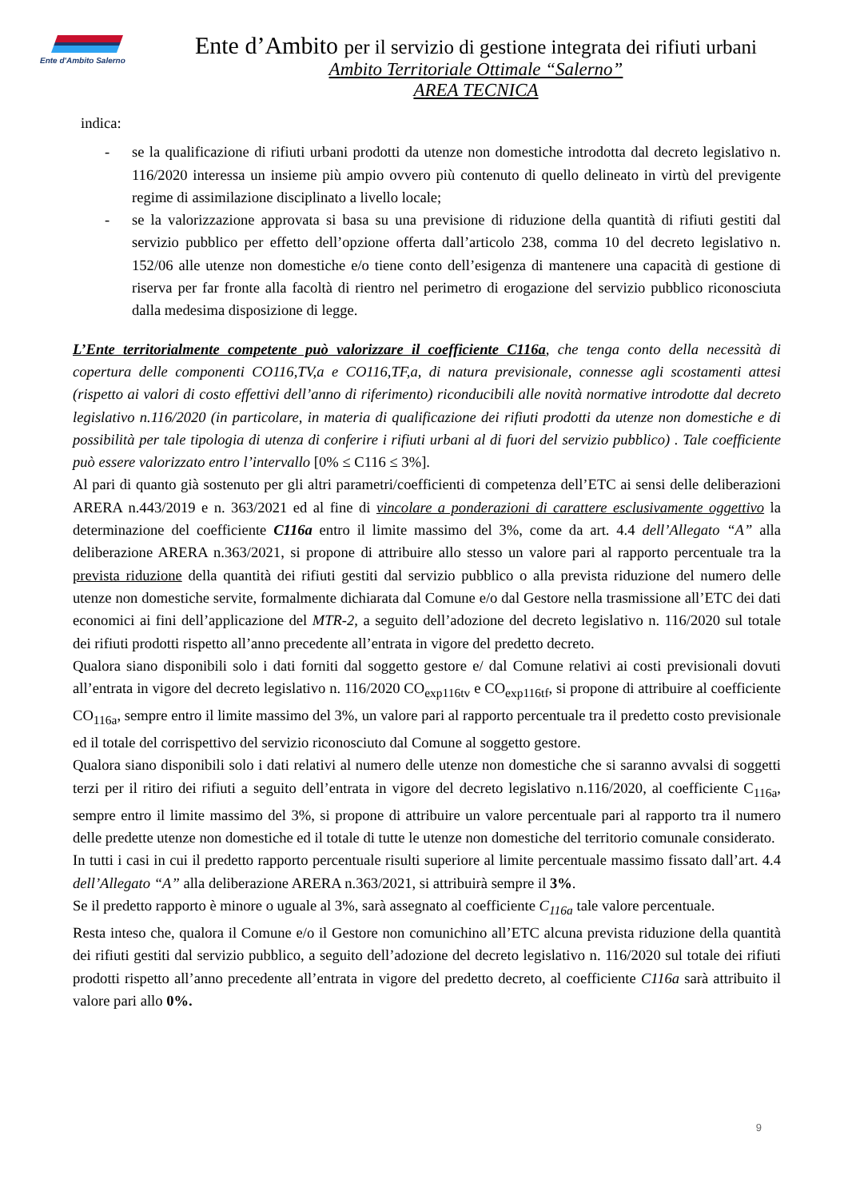Ente d'Ambito Salerno
Ente d’Ambito per il servizio di gestione integrata dei rifiuti urbani
Ambito Territoriale Ottimale “Salerno”
AREA TECNICA
indica:
- se la qualificazione di rifiuti urbani prodotti da utenze non domestiche introdotta dal decreto legislativo n. 116/2020 interessa un insieme più ampio ovvero più contenuto di quello delineato in virtù del previgente regime di assimilazione disciplinato a livello locale;
- se la valorizzazione approvata si basa su una previsione di riduzione della quantità di rifiuti gestiti dal servizio pubblico per effetto dell’opzione offerta dall’articolo 238, comma 10 del decreto legislativo n. 152/06 alle utenze non domestiche e/o tiene conto dell’esigenza di mantenere una capacità di gestione di riserva per far fronte alla facoltà di rientro nel perimetro di erogazione del servizio pubblico riconosciuta dalla medesima disposizione di legge.
L’Ente territorialmente competente può valorizzare il coefficiente C116a, che tenga conto della necessità di copertura delle componenti CO116,TV,a e CO116,TF,a, di natura previsionale, connesse agli scostamenti attesi (rispetto ai valori di costo effettivi dell’anno di riferimento) riconducibili alle novità normative introdotte dal decreto legislativo n.116/2020 (in particolare, in materia di qualificazione dei rifiuti prodotti da utenze non domestiche e di possibilità per tale tipologia di utenza di conferire i rifiuti urbani al di fuori del servizio pubblico) . Tale coefficiente può essere valorizzato entro l’intervallo [0% ≤ C116 ≤ 3%].
Al pari di quanto già sostenuto per gli altri parametri/coefficienti di competenza dell’ETC ai sensi delle deliberazioni ARERA n.443/2019 e n. 363/2021 ed al fine di vincolare a ponderazioni di carattere esclusivamente oggettivo la determinazione del coefficiente C116a entro il limite massimo del 3%, come da art. 4.4 dell’Allegato “A” alla deliberazione ARERA n.363/2021, si propone di attribuire allo stesso un valore pari al rapporto percentuale tra la prevista riduzione della quantità dei rifiuti gestiti dal servizio pubblico o alla prevista riduzione del numero delle utenze non domestiche servite, formalmente dichiarata dal Comune e/o dal Gestore nella trasmissione all’ETC dei dati economici ai fini dell’applicazione del MTR-2, a seguito dell’adozione del decreto legislativo n. 116/2020 sul totale dei rifiuti prodotti rispetto all’anno precedente all’entrata in vigore del predetto decreto.
Qualora siano disponibili solo i dati forniti dal soggetto gestore e/ dal Comune relativi ai costi previsionali dovuti all’entrata in vigore del decreto legislativo n. 116/2020 CO<sub>exp116tv</sub> e CO<sub>exp116tf</sub>, si propone di attribuire al coefficiente CO<sub>116a</sub>, sempre entro il limite massimo del 3%, un valore pari al rapporto percentuale tra il predetto costo previsionale ed il totale del corrispettivo del servizio riconosciuto dal Comune al soggetto gestore.
Qualora siano disponibili solo i dati relativi al numero delle utenze non domestiche che si saranno avvalsi di soggetti terzi per il ritiro dei rifiuti a seguito dell’entrata in vigore del decreto legislativo n.116/2020, al coefficiente C<sub>116a</sub>, sempre entro il limite massimo del 3%, si propone di attribuire un valore percentuale pari al rapporto tra il numero delle predette utenze non domestiche ed il totale di tutte le utenze non domestiche del territorio comunale considerato.
In tutti i casi in cui il predetto rapporto percentuale risulti superiore al limite percentuale massimo fissato dall’art. 4.4 dell’Allegato “A” alla deliberazione ARERA n.363/2021, si attribuirà sempre il 3%.
Se il predetto rapporto è minore o uguale al 3%, sarà assegnato al coefficiente C<sub>116a</sub> tale valore percentuale.
Resta inteso che, qualora il Comune e/o il Gestore non comunichino all’ETC alcuna prevista riduzione della quantità dei rifiuti gestiti dal servizio pubblico, a seguito dell’adozione del decreto legislativo n. 116/2020 sul totale dei rifiuti prodotti rispetto all’anno precedente all’entrata in vigore del predetto decreto, al coefficiente C116a sarà attribuito il valore pari allo 0%.
9